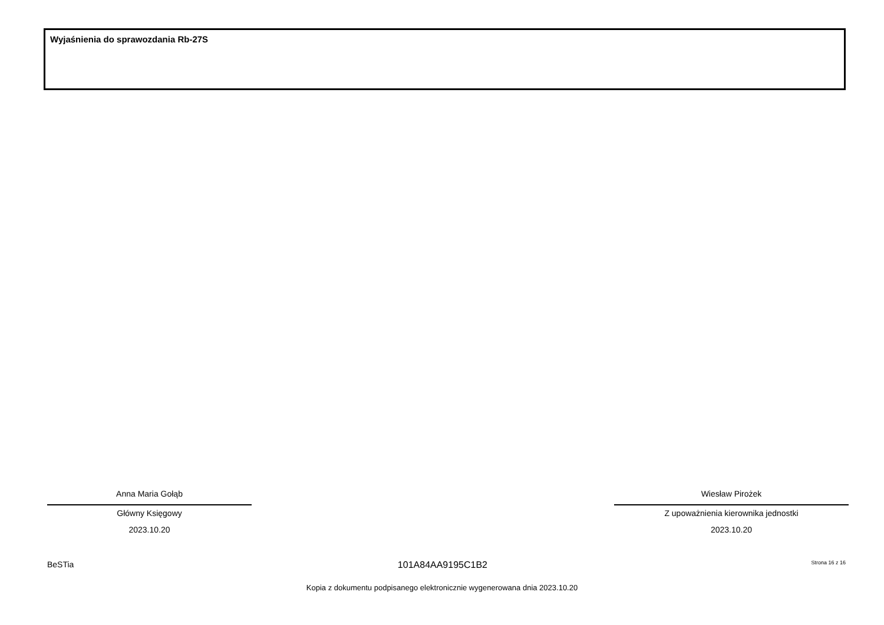Wyjaśnienia do sprawozdania Rb-27S
Anna Maria Gołąb
Główny Księgowy
2023.10.20
Wiesław Pirożek
Z upoważnienia kierownika jednostki
2023.10.20
BeSTia 101A84AA9195C1B2 Strona 16 z 16
Kopia z dokumentu podpisanego elektronicznie wygenerowana dnia 2023.10.20